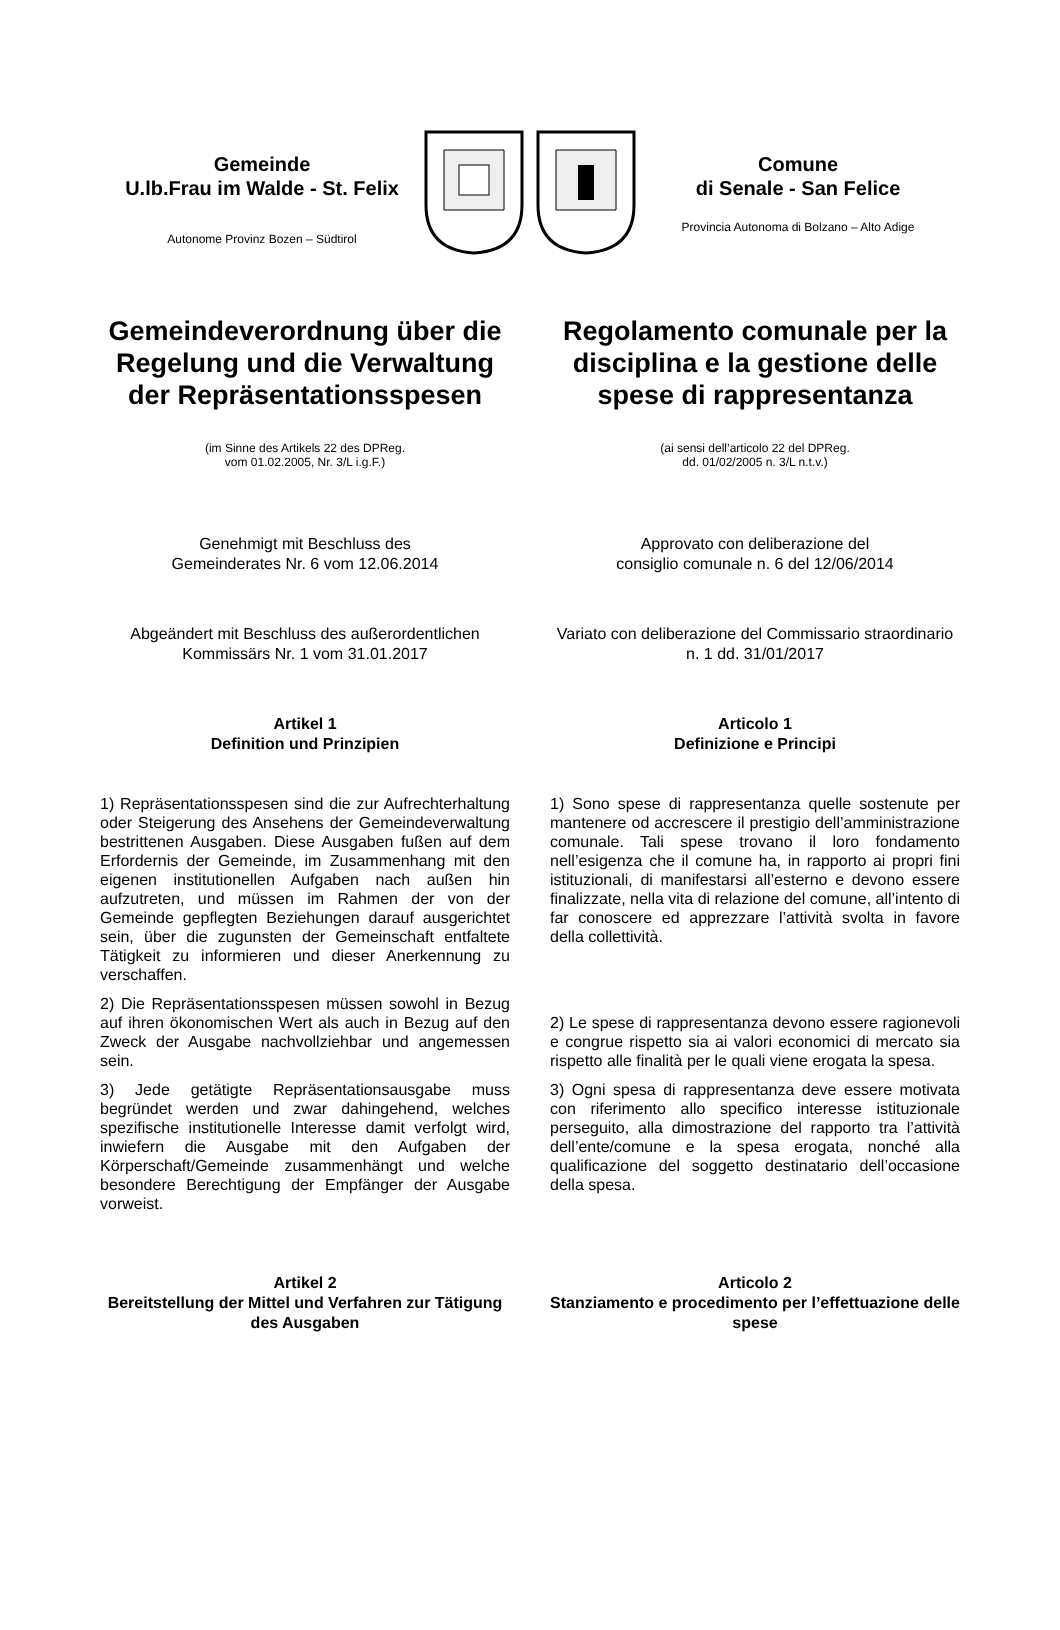Gemeinde
U.lb.Frau im Walde - St. Felix
Autonome Provinz Bozen – Südtirol
Comune
di Senale - San Felice
Provincia Autonoma di Bolzano – Alto Adige
Gemeindeverordnung über die Regelung und die Verwaltung der Repräsentationsspesen
(im Sinne des Artikels 22 des DPReg.
vom 01.02.2005, Nr. 3/L i.g.F.)
Regolamento comunale per la disciplina e la gestione delle spese di rappresentanza
(ai sensi dell’articolo 22 del DPReg.
dd. 01/02/2005 n. 3/L n.t.v.)
Genehmigt mit Beschluss des
Gemeinderates Nr. 6 vom 12.06.2014
Approvato con deliberazione del
consiglio comunale n. 6 del 12/06/2014
Abgeändert mit Beschluss des außerordentlichen Kommissärs Nr. 1 vom 31.01.2017
Variato con deliberazione del Commissario straordinario n. 1 dd. 31/01/2017
Artikel 1
Definition und Prinzipien
Articolo 1
Definizione e Principi
1) Repräsentationsspesen sind die zur Aufrechterhaltung oder Steigerung des Ansehens der Gemeindeverwaltung bestrittenen Ausgaben. Diese Ausgaben fußen auf dem Erfordernis der Gemeinde, im Zusammenhang mit den eigenen institutionellen Aufgaben nach außen hin aufzutreten, und müssen im Rahmen der von der Gemeinde gepflegten Beziehungen darauf ausgerichtet sein, über die zugunsten der Gemeinschaft entfaltete Tätigkeit zu informieren und dieser Anerkennung zu verschaffen.
2) Die Repräsentationsspesen müssen sowohl in Bezug auf ihren ökonomischen Wert als auch in Bezug auf den Zweck der Ausgabe nachvollziehbar und angemessen sein.
3) Jede getätigte Repräsentationsausgabe muss begründet werden und zwar dahingehend, welches spezifische institutionelle Interesse damit verfolgt wird, inwiefern die Ausgabe mit den Aufgaben der Körperschaft/Gemeinde zusammenhängt und welche besondere Berechtigung der Empfänger der Ausgabe vorweist.
1) Sono spese di rappresentanza quelle sostenute per mantenere od accrescere il prestigio dell’amministrazione comunale. Tali spese trovano il loro fondamento nell’esigenza che il comune ha, in rapporto ai propri fini istituzionali, di manifestarsi all’esterno e devono essere finalizzate, nella vita di relazione del comune, all’intento di far conoscere ed apprezzare l’attività svolta in favore della collettività.
2) Le spese di rappresentanza devono essere ragionevoli e congrue rispetto sia ai valori economici di mercato sia rispetto alle finalità per le quali viene erogata la spesa.
3) Ogni spesa di rappresentanza deve essere motivata con riferimento allo specifico interesse istituzionale perseguito, alla dimostrazione del rapporto tra l’attività dell’ente/comune e la spesa erogata, nonché alla qualificazione del soggetto destinatario dell’occasione della spesa.
Artikel 2
Bereitstellung der Mittel und Verfahren zur Tätigung des Ausgaben
Articolo 2
Stanziamento e procedimento per l’effettuazione delle spese